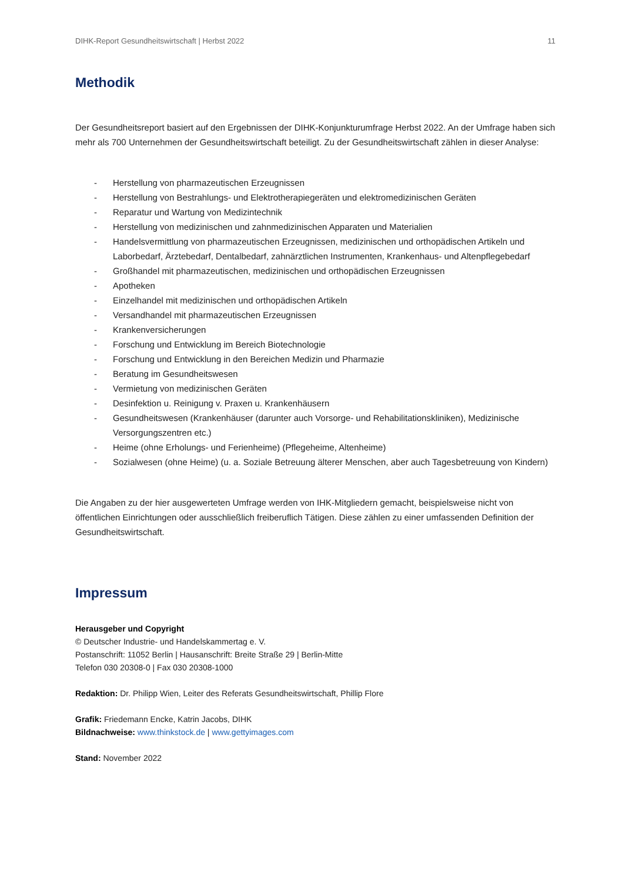DIHK-Report Gesundheitswirtschaft | Herbst 2022 11
Methodik
Der Gesundheitsreport basiert auf den Ergebnissen der DIHK-Konjunkturumfrage Herbst 2022. An der Umfrage haben sich mehr als 700 Unternehmen der Gesundheitswirtschaft beteiligt. Zu der Gesundheitswirtschaft zählen in dieser Analyse:
- Herstellung von pharmazeutischen Erzeugnissen
- Herstellung von Bestrahlungs- und Elektrotherapiegeräten und elektromedizinischen Geräten
- Reparatur und Wartung von Medizintechnik
- Herstellung von medizinischen und zahnmedizinischen Apparaten und Materialien
- Handelsvermittlung von pharmazeutischen Erzeugnissen, medizinischen und orthopädischen Artikeln und Laborbedarf, Ärztebedarf, Dentalbedarf, zahnärztlichen Instrumenten, Krankenhaus- und Altenpflegebedarf
- Großhandel mit pharmazeutischen, medizinischen und orthopädischen Erzeugnissen
- Apotheken
- Einzelhandel mit medizinischen und orthopädischen Artikeln
- Versandhandel mit pharmazeutischen Erzeugnissen
- Krankenversicherungen
- Forschung und Entwicklung im Bereich Biotechnologie
- Forschung und Entwicklung in den Bereichen Medizin und Pharmazie
- Beratung im Gesundheitswesen
- Vermietung von medizinischen Geräten
- Desinfektion u. Reinigung v. Praxen u. Krankenhäusern
- Gesundheitswesen (Krankenhäuser (darunter auch Vorsorge- und Rehabilitationskliniken), Medizinische Versorgungszentren etc.)
- Heime (ohne Erholungs- und Ferienheime) (Pflegeheime, Altenheime)
- Sozialwesen (ohne Heime) (u. a. Soziale Betreuung älterer Menschen, aber auch Tagesbetreuung von Kindern)
Die Angaben zu der hier ausgewerteten Umfrage werden von IHK-Mitgliedern gemacht, beispielsweise nicht von öffentlichen Einrichtungen oder ausschließlich freiberuflich Tätigen. Diese zählen zu einer umfassenden Definition der Gesundheitswirtschaft.
Impressum
Herausgeber und Copyright
© Deutscher Industrie- und Handelskammertag e. V.
Postanschrift: 11052 Berlin | Hausanschrift: Breite Straße 29 | Berlin-Mitte
Telefon 030 20308-0 | Fax 030 20308-1000
Redaktion: Dr. Philipp Wien, Leiter des Referats Gesundheitswirtschaft, Phillip Flore
Grafik: Friedemann Encke, Katrin Jacobs, DIHK
Bildnachweise: www.thinkstock.de | www.gettyimages.com
Stand: November 2022